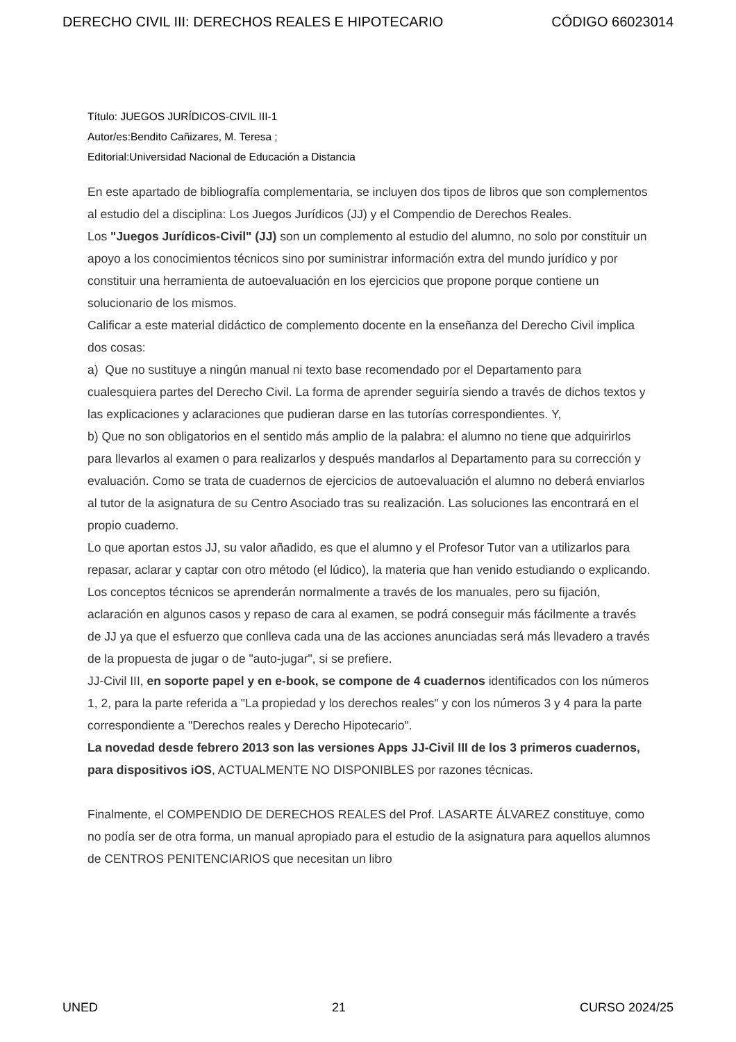DERECHO CIVIL III: DERECHOS REALES E HIPOTECARIO CÓDIGO 66023014
Título: JUEGOS JURÍDICOS-CIVIL III-1
Autor/es:Bendito Cañizares, M. Teresa ;
Editorial:Universidad Nacional de Educación a Distancia
En este apartado de bibliografía complementaria, se incluyen dos tipos de libros que son complementos al estudio del a disciplina: Los Juegos Jurídicos (JJ) y el Compendio de Derechos Reales.
Los "Juegos Jurídicos-Civil" (JJ) son un complemento al estudio del alumno, no solo por constituir un apoyo a los conocimientos técnicos sino por suministrar información extra del mundo jurídico y por constituir una herramienta de autoevaluación en los ejercicios que propone porque contiene un solucionario de los mismos.
Calificar a este material didáctico de complemento docente en la enseñanza del Derecho Civil implica dos cosas:
a) Que no sustituye a ningún manual ni texto base recomendado por el Departamento para cualesquiera partes del Derecho Civil. La forma de aprender seguiría siendo a través de dichos textos y las explicaciones y aclaraciones que pudieran darse en las tutorías correspondientes. Y,
b) Que no son obligatorios en el sentido más amplio de la palabra: el alumno no tiene que adquirirlos para llevarlos al examen o para realizarlos y después mandarlos al Departamento para su corrección y evaluación. Como se trata de cuadernos de ejercicios de autoevaluación el alumno no deberá enviarlos al tutor de la asignatura de su Centro Asociado tras su realización. Las soluciones las encontrará en el propio cuaderno.
Lo que aportan estos JJ, su valor añadido, es que el alumno y el Profesor Tutor van a utilizarlos para repasar, aclarar y captar con otro método (el lúdico), la materia que han venido estudiando o explicando. Los conceptos técnicos se aprenderán normalmente a través de los manuales, pero su fijación, aclaración en algunos casos y repaso de cara al examen, se podrá conseguir más fácilmente a través de JJ ya que el esfuerzo que conlleva cada una de las acciones anunciadas será más llevadero a través de la propuesta de jugar o de "auto-jugar", si se prefiere.
JJ-Civil III, en soporte papel y en e-book, se compone de 4 cuadernos identificados con los números 1, 2, para la parte referida a "La propiedad y los derechos reales" y con los números 3 y 4 para la parte correspondiente a "Derechos reales y Derecho Hipotecario".
La novedad desde febrero 2013 son las versiones Apps JJ-Civil III de los 3 primeros cuadernos, para dispositivos iOS, ACTUALMENTE NO DISPONIBLES por razones técnicas.
Finalmente, el COMPENDIO DE DERECHOS REALES del Prof. LASARTE ÁLVAREZ constituye, como no podía ser de otra forma, un manual apropiado para el estudio de la asignatura para aquellos alumnos de CENTROS PENITENCIARIOS que necesitan un libro
UNED 21 CURSO 2024/25